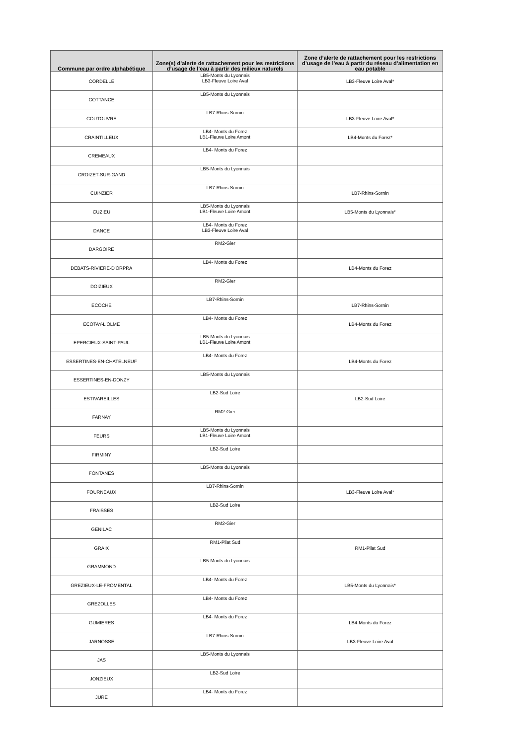| Commune par ordre alphabétique | Zone(s) d’alerte de rattachement pour les restrictions d’usage de l’eau à partir des milieux naturels | Zone d’alerte de rattachement pour les restrictions d’usage de l’eau à partir du réseau d’alimentation en eau potable |
| --- | --- | --- |
| CORDELLE | LB5-Monts du Lyonnais LB3-Fleuve Loire Aval | LB3-Fleuve Loire Aval* |
| COTTANCE | LB5-Monts du Lyonnais | |
| COUTOUVRE | LB7-Rhins-Sornin | LB3-Fleuve Loire Aval* |
| CRAINTILLEUX | LB4- Monts du Forez LB1-Fleuve Loire Amont | LB4-Monts du Forez* |
| CREMEAUX | LB4- Monts du Forez | |
| CROIZET-SUR-GAND | LB5-Monts du Lyonnais | |
| CUINZIER | LB7-Rhins-Sornin | LB7-Rhins-Sornin |
| CUZIEU | LB5-Monts du Lyonnais LB1-Fleuve Loire Amont | LB5-Monts du Lyonnais* |
| DANCE | LB4- Monts du Forez LB3-Fleuve Loire Aval | |
| DARGOIRE | RM2-Gier | |
| DEBATS-RIVIERE-D'ORPRA | LB4- Monts du Forez | LB4-Monts du Forez |
| DOIZIEUX | RM2-Gier | |
| ECOCHE | LB7-Rhins-Sornin | LB7-Rhins-Sornin |
| ECOTAY-L'OLME | LB4- Monts du Forez | LB4-Monts du Forez |
| EPERCIEUX-SAINT-PAUL | LB5-Monts du Lyonnais LB1-Fleuve Loire Amont | |
| ESSERTINES-EN-CHATELNEUF | LB4- Monts du Forez | LB4-Monts du Forez |
| ESSERTINES-EN-DONZY | LB5-Monts du Lyonnais | |
| ESTIVAREILLES | LB2-Sud Loire | LB2-Sud Loire |
| FARNAY | RM2-Gier | |
| FEURS | LB5-Monts du Lyonnais LB1-Fleuve Loire Amont | |
| FIRMINY | LB2-Sud Loire | |
| FONTANES | LB5-Monts du Lyonnais | |
| FOURNEAUX | LB7-Rhins-Sornin | LB3-Fleuve Loire Aval* |
| FRAISSES | LB2-Sud Loire | |
| GENILAC | RM2-Gier | |
| GRAIX | RM1-Pilat Sud | RM1-Pilat Sud |
| GRAMMOND | LB5-Monts du Lyonnais | |
| GREZIEUX-LE-FROMENTAL | LB4- Monts du Forez | LB5-Monts du Lyonnais* |
| GREZOLLES | LB4- Monts du Forez | |
| GUMIERES | LB4- Monts du Forez | LB4-Monts du Forez |
| JARNOSSE | LB7-Rhins-Sornin | LB3-Fleuve Loire Aval |
| JAS | LB5-Monts du Lyonnais | |
| JONZIEUX | LB2-Sud Loire | |
| JURE | LB4- Monts du Forez | |